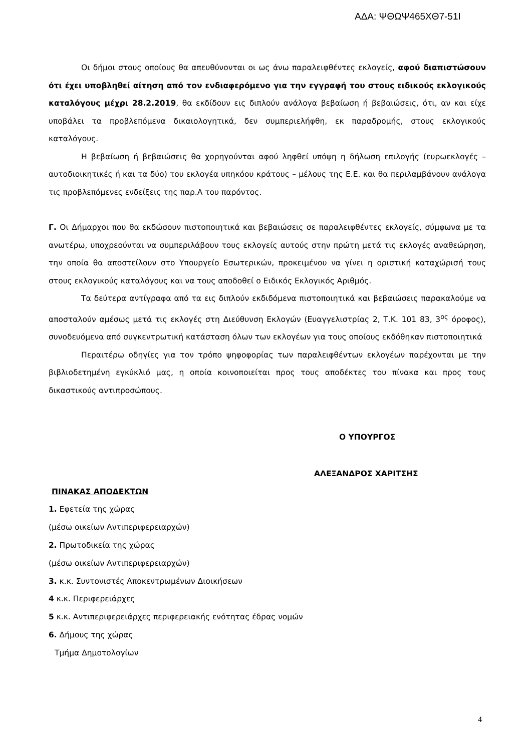ΑΔΑ: ΨΘΩΨ465ΧΘ7-51Ι
Οι δήμοι στους οποίους θα απευθύνονται οι ως άνω παραλειφθέντες εκλογείς, αφού διαπιστώσουν ότι έχει υποβληθεί αίτηση από τον ενδιαφερόμενο για την εγγραφή του στους ειδικούς εκλογικούς καταλόγους μέχρι 28.2.2019, θα εκδίδουν εις διπλούν ανάλογα βεβαίωση ή βεβαιώσεις, ότι, αν και είχε υποβάλει τα προβλεπόμενα δικαιολογητικά, δεν συμπεριελήφθη, εκ παραδρομής, στους εκλογικούς καταλόγους.
Η βεβαίωση ή βεβαιώσεις θα χορηγούνται αφού ληφθεί υπόψη η δήλωση επιλογής (ευρωεκλογές – αυτοδιοικητικές ή και τα δύο) του εκλογέα υπηκόου κράτους – μέλους της Ε.Ε. και θα περιλαμβάνουν ανάλογα τις προβλεπόμενες ενδείξεις της παρ.Α του παρόντος.
Γ. Οι Δήμαρχοι που θα εκδώσουν πιστοποιητικά και βεβαιώσεις σε παραλειφθέντες εκλογείς, σύμφωνα με τα ανωτέρω, υποχρεούνται να συμπεριλάβουν τους εκλογείς αυτούς στην πρώτη μετά τις εκλογές αναθεώρηση, την οποία θα αποστείλουν στο Υπουργείο Εσωτερικών, προκειμένου να γίνει η οριστική καταχώρισή τους στους εκλογικούς καταλόγους και να τους αποδοθεί ο Ειδικός Εκλογικός Αριθμός.
Τα δεύτερα αντίγραφα από τα εις διπλούν εκδιδόμενα πιστοποιητικά και βεβαιώσεις παρακαλούμε να αποσταλούν αμέσως μετά τις εκλογές στη Διεύθυνση Εκλογών (Ευαγγελιστρίας 2, Τ.Κ. 101 83, 3<sup>ος</sup> όροφος), συνοδευόμενα από συγκεντρωτική κατάσταση όλων των εκλογέων για τους οποίους εκδόθηκαν πιστοποιητικά
Περαιτέρω οδηγίες για τον τρόπο ψηφοφορίας των παραλειφθέντων εκλογέων παρέχονται με την βιβλιοδετημένη εγκύκλιό μας, η οποία κοινοποιείται προς τους αποδέκτες του πίνακα και προς τους δικαστικούς αντιπροσώπους.
Ο ΥΠΟΥΡΓΟΣ
ΑΛΕΞΑΝΔΡΟΣ ΧΑΡΙΤΣΗΣ
ΠΙΝΑΚΑΣ ΑΠΟΔΕΚΤΩΝ
1. Εφετεία της χώρας
(μέσω οικείων Αντιπεριφερειαρχών)
2. Πρωτοδικεία της χώρας
(μέσω οικείων Αντιπεριφερειαρχών)
3. κ.κ. Συντονιστές Αποκεντρωμένων Διοικήσεων
4 κ.κ. Περιφερειάρχες
5 κ.κ. Αντιπεριφερειάρχες περιφερειακής ενότητας έδρας νομών
6. Δήμους της χώρας
Τμήμα Δημοτολογίων
4